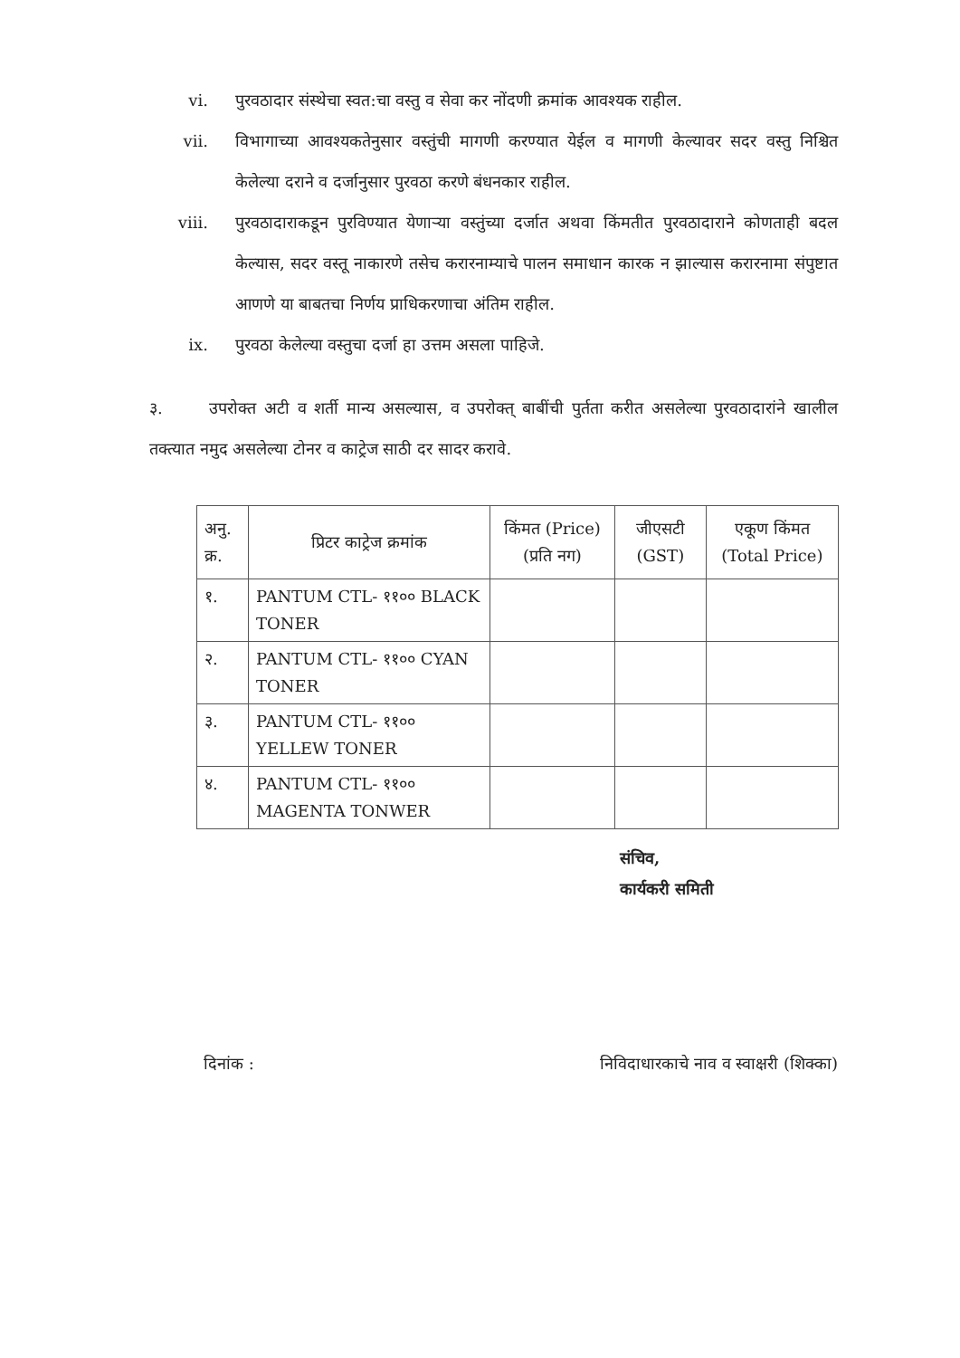vi. पुरवठादार संस्थेचा स्वत:चा वस्तु व सेवा कर नोंदणी क्रमांक आवश्यक राहील.
vii. विभागाच्या आवश्यकतेनुसार वस्तुंची मागणी करण्यात येईल व मागणी केल्यावर सदर वस्तु निश्चित केलेल्या दराने व दर्जानुसार पुरवठा करणे बंधनकार राहील.
viii. पुरवठादाराकडून पुरविण्यात येणाऱ्या वस्तुंच्या दर्जात अथवा किंमतीत पुरवठादाराने कोणताही बदल केल्यास, सदर वस्तू नाकारणे तसेच करारनाम्याचे पालन समाधान कारक न झाल्यास करारनामा संपुष्टात आणणे या बाबतचा निर्णय प्राधिकरणाचा अंतिम राहील.
ix. पुरवठा केलेल्या वस्तुचा दर्जा हा उत्तम असला पाहिजे.
३. उपरोक्त अटी व शर्ती मान्य असल्यास, व उपरोक्त् बाबींची पुर्तता करीत असलेल्या पुरवठादारांने खालील तक्त्यात नमुद असलेल्या टोनर व काट्रेज साठी दर सादर करावे.
| अनु. क्र. | प्रिटर काट्रेज क्रमांक | किंमत (Price) (प्रति नग) | जीएसटी (GST) | एकूण किंमत (Total Price) |
| --- | --- | --- | --- | --- |
| १. | PANTUM CTL- ११०० BLACK TONER | | | |
| २. | PANTUM CTL- ११०० CYAN TONER | | | |
| ३. | PANTUM CTL- ११०० YELLEW TONER | | | |
| ४. | PANTUM CTL- ११०० MAGENTA TONWER | | | |
संचिव,
कार्यकरी समिती
दिनांक : निविदाधारकाचे नाव व स्वाक्षरी (शिक्का)